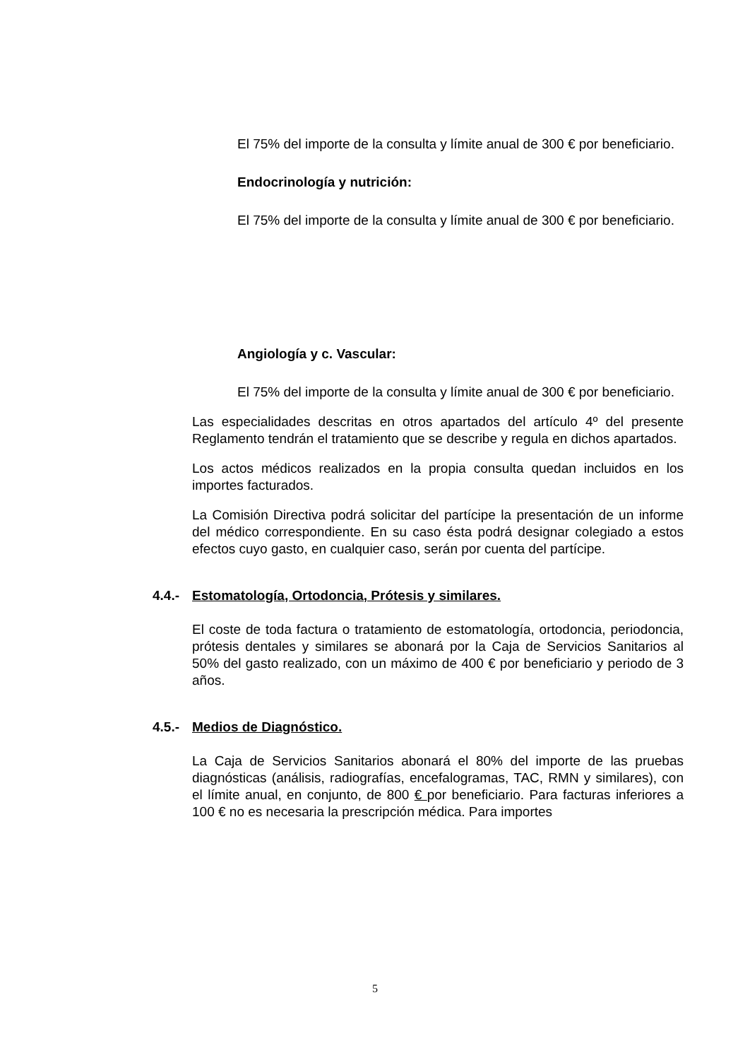El 75% del importe de la consulta y límite anual de 300 € por beneficiario.
Endocrinología y nutrición:
El 75% del importe de la consulta y límite anual de 300 € por beneficiario.
Angiología y c. Vascular:
El 75% del importe de la consulta y límite anual de 300 € por beneficiario.
Las especialidades descritas en otros apartados del artículo 4º del presente Reglamento tendrán el tratamiento que se describe y regula en dichos apartados.
Los actos médicos realizados en la propia consulta quedan incluidos en los importes facturados.
La Comisión Directiva podrá solicitar del partícipe la presentación de un informe del médico correspondiente. En su caso ésta podrá designar colegiado a estos efectos cuyo gasto, en cualquier caso, serán por cuenta del partícipe.
4.4.- Estomatología, Ortodoncia, Prótesis y similares.
El coste de toda factura o tratamiento de estomatología, ortodoncia, periodoncia, prótesis dentales y similares se abonará por la Caja de Servicios Sanitarios al 50% del gasto realizado, con un máximo de 400 € por beneficiario y periodo de 3 años.
4.5.- Medios de Diagnóstico.
La Caja de Servicios Sanitarios abonará el 80% del importe de las pruebas diagnósticas (análisis, radiografías, encefalogramas, TAC, RMN y similares), con el límite anual, en conjunto, de 800 € por beneficiario. Para facturas inferiores a 100 € no es necesaria la prescripción médica. Para importes
5